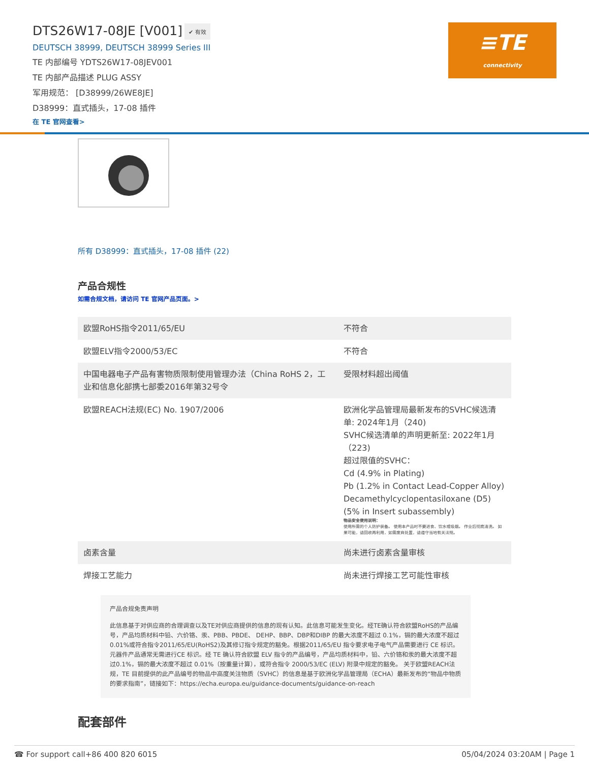DTS26W17-08JE [V001]
✔ 有效
DEUTSCH 38999, DEUTSCH 38999 Series III
TE 内部编号 YDTS26W17-08JEV001
TE 内部产品描述 PLUG ASSY
军用规范： [D38999/26WE8JE]
D38999：直式插头，17-08 插件
在 TE 官网查看>
≡TE
connectivity
所有 D38999：直式插头，17-08 插件 (22)
产品合规性
如需合规文档，请访问 TE 官网产品页面。>
| 欧盟RoHS指令2011/65/EU | 不符合 |
| 欧盟ELV指令2000/53/EC | 不符合 |
| 中国电器电子产品有害物质限制使用管理办法（China RoHS 2，工业和信息化部携七部委2016年第32号令 | 受限材料超出阈值 |
| 欧盟REACH法规(EC) No. 1907/2006 | 欧洲化学品管理局最新发布的SVHC候选清单: 2024年1月（240) SVHC候选清单的声明更新至: 2022年1月（223) 超过限值的SVHC： Cd (4.9% in Plating) Pb (1.2% in Contact Lead-Copper Alloy) Decamethylcyclopentasiloxane (D5) (5% in Insert subassembly) 物品安全使用说明： 使用所需的个人防护装备。 使用本产品时不要进食、饮水或吸烟。 作业后彻底清洗。 如果可能，请回收再利用，如需废弃处置，请遵守当地有关法规。 |
| 卤素含量 | 尚未进行卤素含量审核 |
| 焊接工艺能力 | 尚未进行焊接工艺可能性审核 |
产品合规免责声明
此信息基于对供应商的合理调查以及TE对供应商提供的信息的现有认知。此信息可能发生变化。经TE确认符合欧盟RoHS的产品编号，产品均质材料中铅、六价铬、汞、PBB、PBDE、 DEHP、BBP、DBP和DIBP 的最大浓度不超过 0.1%，镉的最大浓度不超过 0.01%或符合指令2011/65/EU(RoHS2)及其修订指令规定的豁免。根据2011/65/EU 指令要求电子电气产品需要进行 CE 标识。元器件产品通常无需进行CE 标识。经 TE 确认符合欧盟 ELV 指令的产品编号，产品均质材料中，铅、六价铬和汞的最大浓度不超过0.1%，镉的最大浓度不超过 0.01%（按重量计算），或符合指令 2000/53/EC (ELV) 附录中规定的豁免。 关于欧盟REACH法规，TE 目前提供的此产品编号的物品中高度关注物质（SVHC）的信息是基于欧洲化学品管理局（ECHA）最新发布的“物品中物质的要求指南”，链接如下：https://echa.europa.eu/guidance-documents/guidance-on-reach
配套部件
☎ For support call+86 400 820 6015 05/04/2024 03:20AM | Page 1